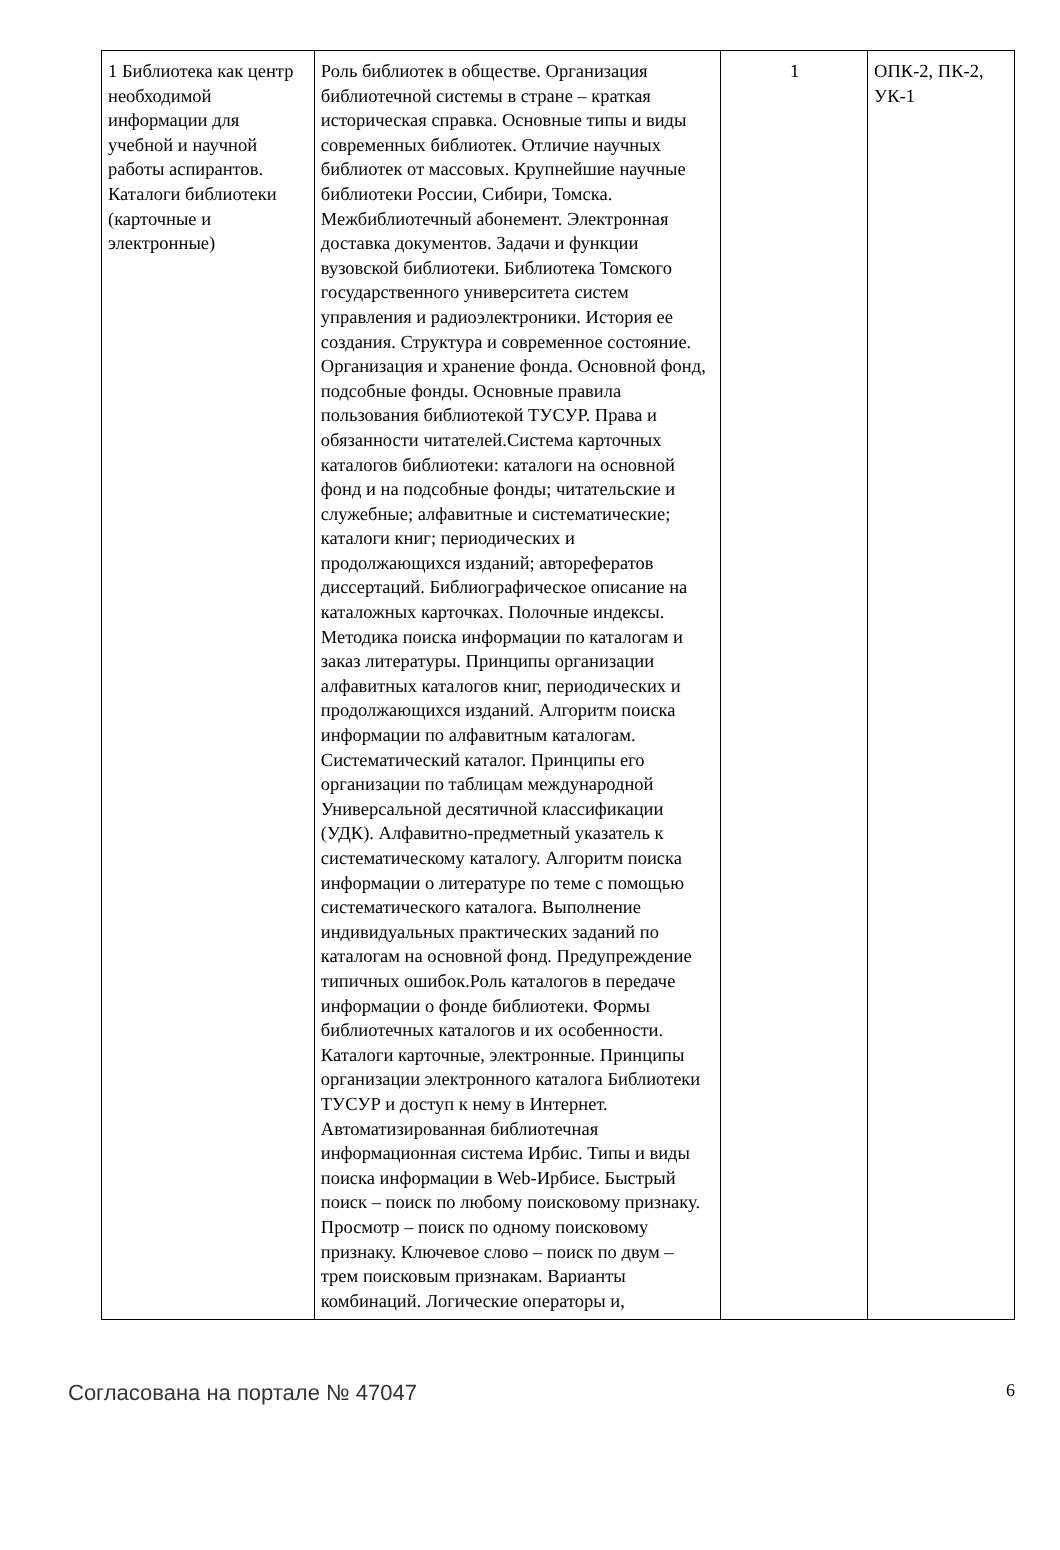| 1 Библиотека как центр необходимой информации для учебной и научной работы аспирантов. Каталоги библиотеки (карточные и электронные) | Роль библиотек в обществе. Организация библиотечной системы в стране – краткая историческая справка. Основные типы и виды современных библиотек. Отличие научных библиотек от массовых. Крупнейшие научные библиотеки России, Сибири, Томска. Межбиблиотечный абонемент. Электронная доставка документов. Задачи и функции вузовской библиотеки. Библиотека Томского государственного университета систем управления и радиоэлектроники. История ее создания. Структура и современное состояние. Организация и хранение фонда. Основной фонд, подсобные фонды. Основные правила пользования библиотекой ТУСУР. Права и обязанности читателей.Система карточных каталогов библиотеки: каталоги на основной фонд и на подсобные фонды; читательские и служебные; алфавитные и систематические; каталоги книг; периодических и продолжающихся изданий; авторефератов диссертаций. Библиографическое описание на каталожных карточках. Полочные индексы. Методика поиска информации по каталогам и заказ литературы. Принципы организации алфавитных каталогов книг, периодических и продолжающихся изданий. Алгоритм поиска информации по алфавитным каталогам. Систематический каталог. Принципы его организации по таблицам международной Универсальной десятичной классификации (УДК). Алфавитно-предметный указатель к систематическому каталогу. Алгоритм поиска информации о литературе по теме с помощью систематического каталога. Выполнение индивидуальных практических заданий по каталогам на основной фонд. Предупреждение типичных ошибок.Роль каталогов в передаче информации о фонде библиотеки. Формы библиотечных каталогов и их особенности. Каталоги карточные, электронные. Принципы организации электронного каталога Библиотеки ТУСУР и доступ к нему в Интернет. Автоматизированная библиотечная информационная система Ирбис. Типы и виды поиска информации в Web-Ирбисе. Быстрый поиск – поиск по любому поисковому признаку. Просмотр – поиск по одному поисковому признаку. Ключевое слово – поиск по двум – трем поисковым признакам. Варианты комбинаций. Логические операторы и, | 1 | ОПК-2, ПК-2, УК-1 |
Согласована на портале № 47047 6